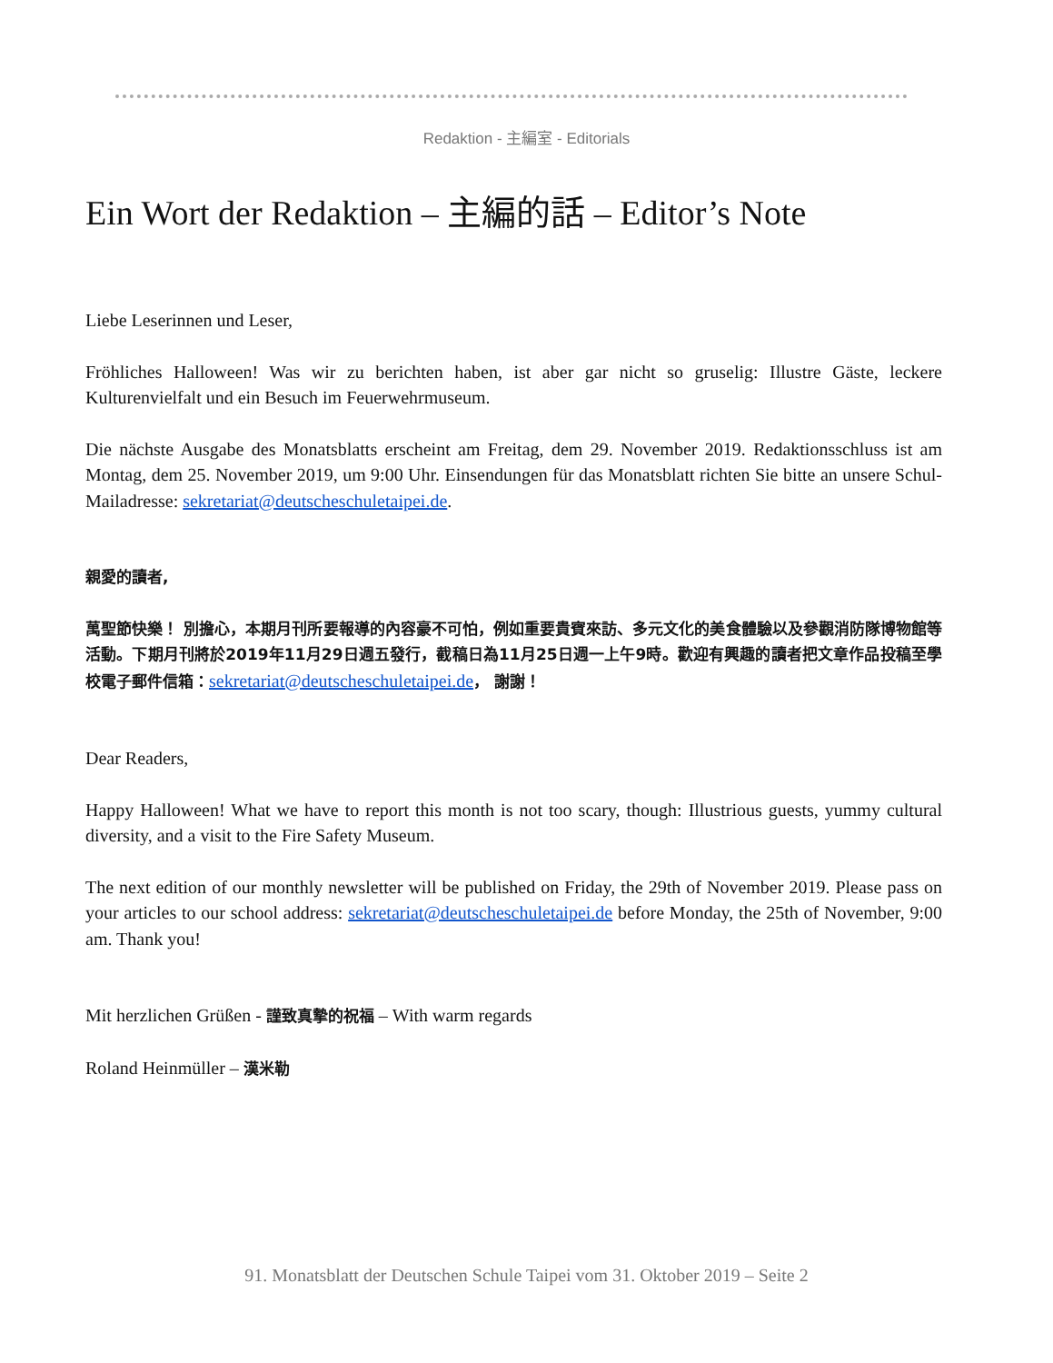Redaktion - 主編室 - Editorials
Ein Wort der Redaktion – 主編的話 – Editor’s Note
Liebe Leserinnen und Leser,
Fröhliches Halloween! Was wir zu berichten haben, ist aber gar nicht so gruselig: Illustre Gäste, leckere Kulturenvielfalt und ein Besuch im Feuerwehrmuseum.
Die nächste Ausgabe des Monatsblatts erscheint am Freitag, dem 29. November 2019. Redaktionsschluss ist am Montag, dem 25. November 2019, um 9:00 Uhr. Einsendungen für das Monatsblatt richten Sie bitte an unsere Schul-Mailadresse: sekretariat@deutscheschuletaipei.de.
親愛的讀者,
萬聖節快樂！ 別擔心，本期月刊所要報導的內容豪不可怕，例如重要貴賓來訪、多元文化的美食體驗以及參觀消防隊博物館等活動。下期月刊將於2019年11月29日週五發行，截稿日為11月25日週一上午9時。歡迎有興趣的讀者把文章作品投稿至學校電子郵件信箱：sekretariat@deutscheschuletaipei.de， 謝謝！
Dear Readers,
Happy Halloween! What we have to report this month is not too scary, though: Illustrious guests, yummy cultural diversity, and a visit to the Fire Safety Museum.
The next edition of our monthly newsletter will be published on Friday, the 29th of November 2019. Please pass on your articles to our school address: sekretariat@deutscheschuletaipei.de before Monday, the 25th of November, 9:00 am. Thank you!
Mit herzlichen Grüßen - 謹致真摯的祝福 – With warm regards
Roland Heinmüller – 漢米勒
91. Monatsblatt der Deutschen Schule Taipei vom 31. Oktober 2019 – Seite 2